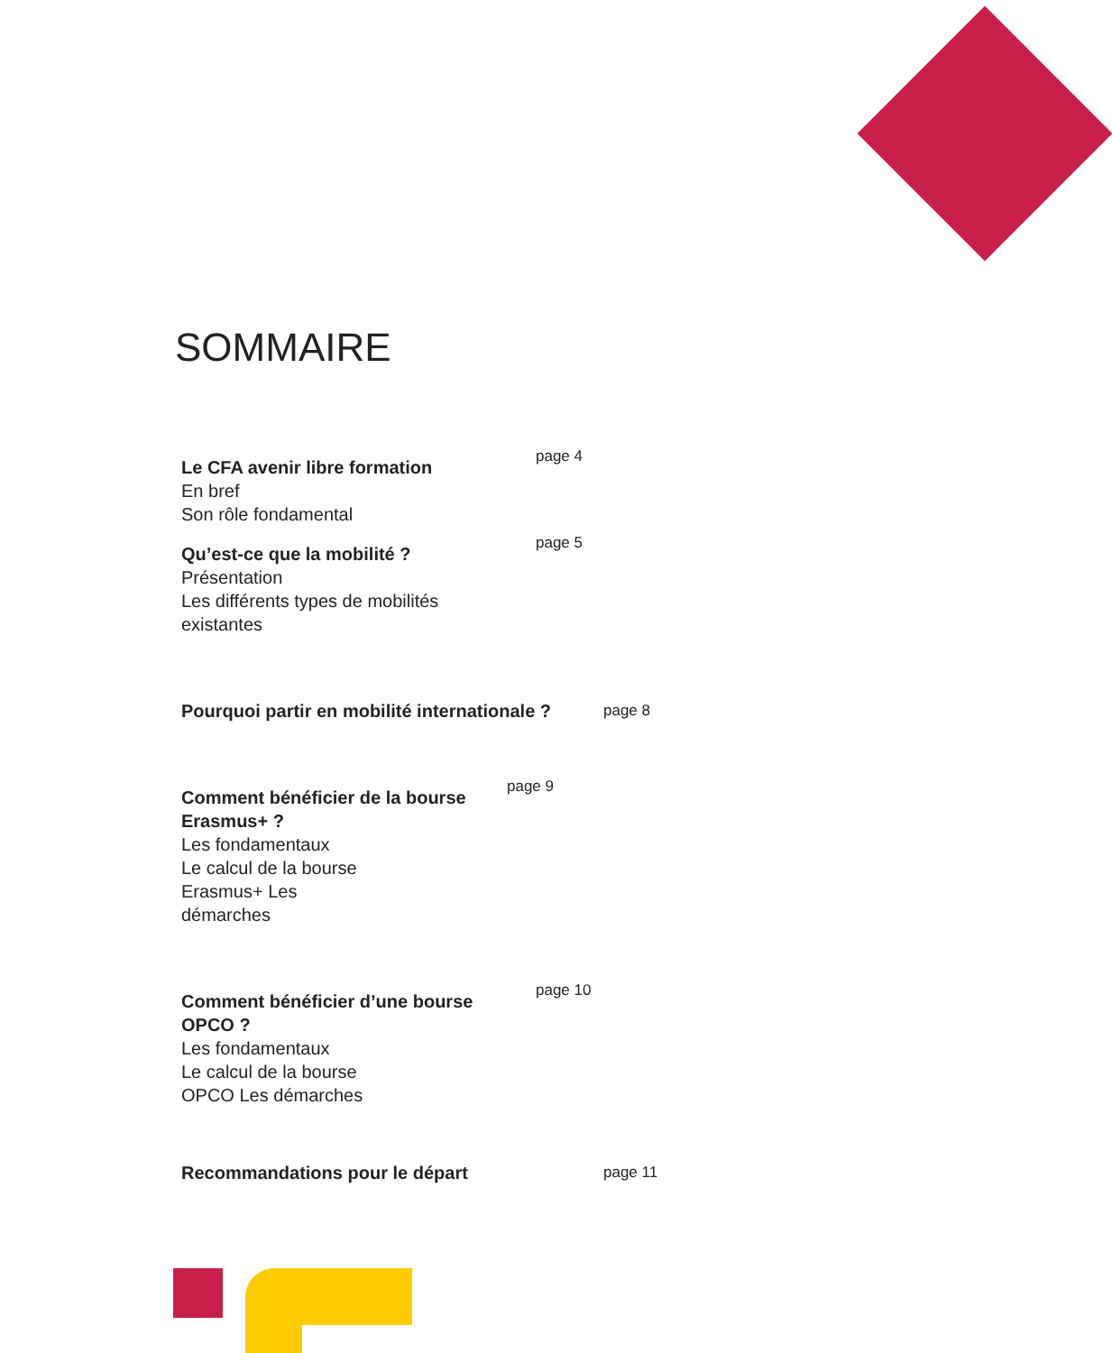SOMMAIRE
Le CFA avenir libre formation
En bref
Son rôle fondamental
page 4
Qu’est-ce que la mobilité ?
Présentation
Les différents types de mobilités
existantes
page 5
Pourquoi partir en mobilité internationale ?
page 8
Comment bénéficier de la bourse
Erasmus+ ?
Les fondamentaux
Le calcul de la bourse
Erasmus+ Les
démarches
page 9
Comment bénéficier d’une bourse
OPCO ?
Les fondamentaux
Le calcul de la bourse
OPCO Les démarches
page 10
Recommandations pour le départ
page 11